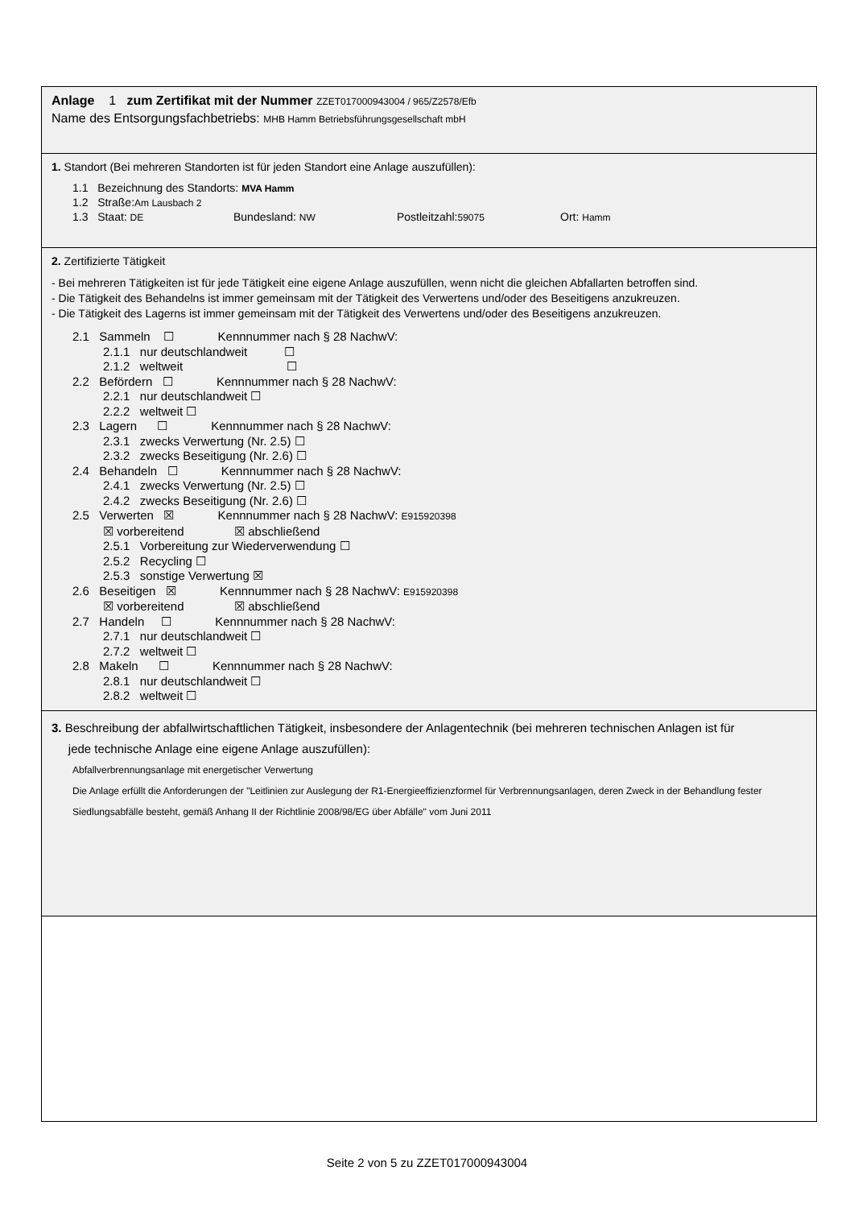Anlage 1 zum Zertifikat mit der Nummer ZZET017000943004 / 965/Z2578/Efb
Name des Entsorgungsfachbetriebs: MHB Hamm Betriebsführungsgesellschaft mbH
1. Standort (Bei mehreren Standorten ist für jeden Standort eine Anlage auszufüllen):
1.1 Bezeichnung des Standorts: MVA Hamm
1.2 Straße:Am Lausbach 2
1.3 Staat: DE Bundesland: NW Postleitzahl:59075 Ort: Hamm
2. Zertifizierte Tätigkeit
- Bei mehreren Tätigkeiten ist für jede Tätigkeit eine eigene Anlage auszufüllen, wenn nicht die gleichen Abfallarten betroffen sind.
- Die Tätigkeit des Behandelns ist immer gemeinsam mit der Tätigkeit des Verwertens und/oder des Beseitigens anzukreuzen.
- Die Tätigkeit des Lagerns ist immer gemeinsam mit der Tätigkeit des Verwertens und/oder des Beseitigens anzukreuzen.
2.1 Sammeln ☐ Kennnummer nach § 28 NachwV:
2.1.1 nur deutschlandweit ☐
2.1.2 weltweit ☐
2.2 Befördern ☐ Kennnummer nach § 28 NachwV:
2.2.1 nur deutschlandweit ☐
2.2.2 weltweit ☐
2.3 Lagern ☐ Kennnummer nach § 28 NachwV:
2.3.1 zwecks Verwertung (Nr. 2.5) ☐
2.3.2 zwecks Beseitigung (Nr. 2.6) ☐
2.4 Behandeln ☐ Kennnummer nach § 28 NachwV:
2.4.1 zwecks Verwertung (Nr. 2.5) ☐
2.4.2 zwecks Beseitigung (Nr. 2.6) ☐
2.5 Verwerten ☒ Kennnummer nach § 28 NachwV: E915920398
☒ vorbereitend ☒ abschließend
2.5.1 Vorbereitung zur Wiederverwendung ☐
2.5.2 Recycling ☐
2.5.3 sonstige Verwertung ☒
2.6 Beseitigen ☒ Kennnummer nach § 28 NachwV: E915920398
☒ vorbereitend ☒ abschließend
2.7 Handeln ☐ Kennnummer nach § 28 NachwV:
2.7.1 nur deutschlandweit ☐
2.7.2 weltweit ☐
2.8 Makeln ☐ Kennnummer nach § 28 NachwV:
2.8.1 nur deutschlandweit ☐
2.8.2 weltweit ☐
3. Beschreibung der abfallwirtschaftlichen Tätigkeit, insbesondere der Anlagentechnik (bei mehreren technischen Anlagen ist für
jede technische Anlage eine eigene Anlage auszufüllen):
Abfallverbrennungsanlage mit energetischer Verwertung
Die Anlage erfüllt die Anforderungen der "Leitlinien zur Auslegung der R1-Energieeffizienzformel für Verbrennungsanlagen, deren Zweck in der Behandlung fester Siedlungsabfälle besteht, gemäß Anhang II der Richtlinie 2008/98/EG über Abfälle" vom Juni 2011
Seite 2 von 5 zu ZZET017000943004